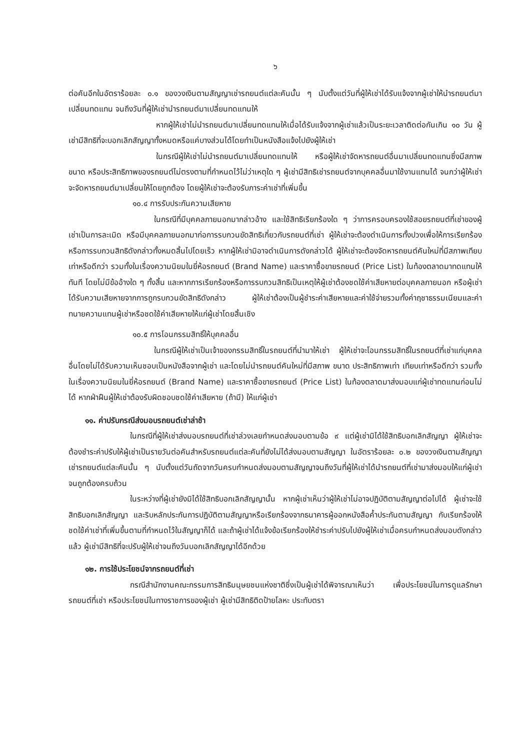๖
ต่อคันอีกในอัตราร้อยละ ๐.๑ ของวงเงินตามสัญญาเช่ารถยนต์แต่ละคันนั้น ๆ นับตั้งแต่วันที่ผู้ให้เช่าได้รับแจ้งจากผู้เช่าให้นำรถยนต์มาเปลี่ยนทดแทน จนถึงวันที่ผู้ให้เช่านำรถยนต์มาเปลี่ยนทดแทนให้
หากผู้ให้เช่าไม่นำรถยนต์มาเปลี่ยนทดแทนให้เมื่อได้รับแจ้งจากผู้เช่าแล้วเป็นระยะเวลาติดต่อกันเกิน ๑๐ วัน ผู้เช่ามีสิทธิที่จะบอกเลิกสัญญาทั้งหมดหรือแค่บางส่วนได้โดยทำเป็นหนังสือแจ้งไปยังผู้ให้เช่า
ในกรณีผู้ให้เช่าไม่นำรถยนต์มาเปลี่ยนทดแทนให้ หรือผู้ให้เช่าจัดหารถยนต์อื่นมาเปลี่ยนทดแทนซึ่งมีสภาพ ขนาด หรือประสิทธิภาพของรถยนต์ไม่ตรงตามที่กำหนดไว้ไม่ว่าเหตุใด ๆ ผู้เช่ามีสิทธิเช่ารถยนต์จากบุคคลอื่นมาใช้งานแทนได้ จนกว่าผู้ให้เช่าจะจัดหารถยนต์มาเปลี่ยนให้โดยถูกต้อง โดยผู้ให้เช่าจะต้องรับภาระค่าเช่าที่เพิ่มขึ้น
๑๐.๔ การรับประกันความเสียหาย
ในกรณีที่มีบุคคลภายนอกมากล่าวอ้าง และใช้สิทธิเรียกร้องใด ๆ ว่าการครอบครองใช้สอยรถยนต์ที่เช่าของผู้เช่าเป็นการละเมิด หรือมีบุคคลภายนอกมาก่อการรบกวนขัดสิทธิเกี่ยวกับรถยนต์ที่เช่า ผู้ให้เช่าจะต้องดำเนินการทั้งปวงเพื่อให้การเรียกร้อง หรือการรบกวนสิทธิดังกล่าวทั้งหมดสิ้นไปโดยเร็ว หากผู้ให้เช่ามิอาจดำเนินการดังกล่าวได้ ผู้ให้เช่าจะต้องจัดหารถยนต์คันใหม่ที่มีสภาพเทียบเท่าหรือดีกว่า รวมทั้งในเรื่องความนิยมในยี่ห้อรถยนต์ (Brand Name) และราคาซื้อขายรถยนต์ (Price List) ในท้องตลาดมาทดแทนให้ทันที โดยไม่มีข้ออ้างใด ๆ ทั้งสิ้น และหากการเรียกร้องหรือการรบกวนสิทธิเป็นเหตุให้ผู้เช่าต้องชดใช้ค่าเสียหายต่อบุคคลภายนอก หรือผู้เช่าได้รับความเสียหายจากการถูกรบกวนขัดสิทธิดังกล่าว ผู้ให้เช่าต้องเป็นผู้ชำระค่าเสียหายและค่าใช้จ่ายรวมทั้งค่าฤชาธรรมเนียมและค่าทนายความแทนผู้เช่าหรือชดใช้ค่าเสียหายให้แก่ผู้เช่าโดยสิ้นเชิง
๑๐.๕ การโอนกรรมสิทธิ์ให้บุคคลอื่น
ในกรณีผู้ให้เช่าเป็นเจ้าของกรรมสิทธิ์ในรถยนต์ที่นำมาให้เช่า ผู้ให้เช่าจะโอนกรรมสิทธิ์ในรถยนต์ที่เช่าแก่บุคคลอื่นโดยไม่ได้รับความเห็นชอบเป็นหนังสือจากผู้เช่า และโดยไม่นำรถยนต์คันใหม่ที่มีสภาพ ขนาด ประสิทธิภาพเท่า เทียบเท่าหรือดีกว่า รวมทั้งในเรื่องความนิยมในยี่ห้อรถยนต์ (Brand Name) และราคาซื้อขายรถยนต์ (Price List) ในท้องตลาดมาส่งมอบแก่ผู้เช่าทดแทนก่อนไม่ได้ หากฝ่าฝืนผู้ให้เช่าต้องรับผิดชอบชดใช้ค่าเสียหาย (ถ้ามี) ให้แก่ผู้เช่า
๑๑. ค่าปรับกรณีส่งมอบรถยนต์เช่าล่าช้า
ในกรณีที่ผู้ให้เช่าส่งมอบรถยนต์ที่เช่าล่วงเลยกำหนดส่งมอบตามข้อ ๙ แต่ผู้เช่ามิได้ใช้สิทธิบอกเลิกสัญญา ผู้ให้เช่าจะต้องชำระค่าปรับให้ผู้เช่าเป็นรายวันต่อคันสำหรับรถยนต์แต่ละคันที่ยังไม่ได้ส่งมอบตามสัญญา ในอัตราร้อยละ ๐.๒ ของวงเงินตามสัญญาเช่ารถยนต์แต่ละคันนั้น ๆ นับตั้งแต่วันถัดจากวันครบกำหนดส่งมอบตามสัญญาจนถึงวันที่ผู้ให้เช่าได้นำรถยนต์ที่เช่ามาส่งมอบให้แก่ผู้เช่าจนถูกต้องครบถ้วน
ในระหว่างที่ผู้เช่ายังมิได้ใช้สิทธิบอกเลิกสัญญานั้น หากผู้เช่าเห็นว่าผู้ให้เช่าไม่อาจปฏิบัติตามสัญญาต่อไปได้ ผู้เช่าจะใช้สิทธิบอกเลิกสัญญา และริบหลักประกันการปฏิบัติตามสัญญาหรือเรียกร้องจากธนาคารผู้ออกหนังสือค้ำประกันตามสัญญา กับเรียกร้องให้ชดใช้ค่าเช่าที่เพิ่มขึ้นตามที่กำหนดไว้ในสัญญาก็ได้ และถ้าผู้เช่าได้แจ้งข้อเรียกร้องให้ชำระค่าปรับไปยังผู้ให้เช่าเมื่อครบกำหนดส่งมอบดังกล่าวแล้ว ผู้เช่ามีสิทธิที่จะปรับผู้ให้เช่าจนถึงวันบอกเลิกสัญญาได้อีกด้วย
๑๒. การใช้ประโยชน์จากรถยนต์ที่เช่า
กรณีสำนักงานคณะกรรมการสิทธิมนุษยชนแห่งชาติซึ่งเป็นผู้เช่าได้พิจารณาเห็นว่า เพื่อประโยชน์ในการดูแลรักษารถยนต์ที่เช่า หรือประโยชน์ในทางราชการของผู้เช่า ผู้เช่ามีสิทธิติดป้ายโลหะ ประทับตรา